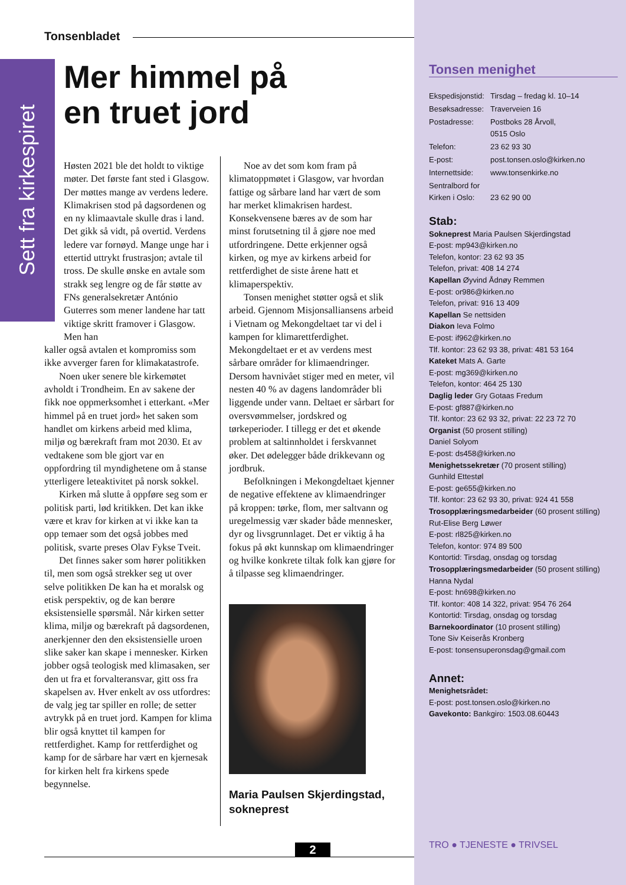Tonsenbladet
Sett fra kirkespiret
Mer himmel på
en truet jord
Høsten 2021 ble det holdt to viktige møter. Det første fant sted i Glasgow. Der møttes mange av verdens ledere. Klimakrisen stod på dagsordenen og en ny klimaavtale skulle dras i land. Det gikk så vidt, på overtid. Verdens ledere var fornøyd. Mange unge har i ettertid uttrykt frustrasjon; avtale til tross. De skulle ønske en avtale som strakk seg lengre og de får støtte av FNs generalsekretær António Guterres som mener landene har tatt viktige skritt framover i Glasgow. Men han
kaller også avtalen et kompromiss som ikke avverger faren for klimakatastrofe.
Noen uker senere ble kirkemøtet avholdt i Trondheim. En av sakene der fikk noe oppmerksomhet i etterkant. «Mer himmel på en truet jord» het saken som handlet om kirkens arbeid med klima, miljø og bærekraft fram mot 2030. Et av vedtakene som ble gjort var en oppfordring til myndighetene om å stanse ytterligere leteaktivitet på norsk sokkel.
Kirken må slutte å oppføre seg som er politisk parti, lød kritikken. Det kan ikke være et krav for kirken at vi ikke kan ta opp temaer som det også jobbes med politisk, svarte preses Olav Fykse Tveit.
Det finnes saker som hører politikken til, men som også strekker seg ut over selve politikken De kan ha et moralsk og etisk perspektiv, og de kan berøre eksistensielle spørsmål. Når kirken setter klima, miljø og bærekraft på dagsordenen, anerkjenner den den eksistensielle uroen slike saker kan skape i mennesker. Kirken jobber også teologisk med klimasaken, ser den ut fra et forvalteransvar, gitt oss fra skapelsen av. Hver enkelt av oss utfordres: de valg jeg tar spiller en rolle; de setter avtrykk på en truet jord. Kampen for klima blir også knyttet til kampen for rettferdighet. Kamp for rettferdighet og kamp for de sårbare har vært en kjernesak for kirken helt fra kirkens spede begynnelse.
Noe av det som kom fram på klimatoppmøtet i Glasgow, var hvordan fattige og sårbare land har vært de som har merket klimakrisen hardest. Konsekvensene bæres av de som har minst forutsetning til å gjøre noe med utfordringene. Dette erkjenner også kirken, og mye av kirkens arbeid for rettferdighet de siste årene hatt et klimaperspektiv.
Tonsen menighet støtter også et slik arbeid. Gjennom Misjonsalliansens arbeid i Vietnam og Mekongdeltaet tar vi del i kampen for klimarettferdighet. Mekongdeltaet er et av verdens mest sårbare områder for klimaendringer. Dersom havnivået stiger med en meter, vil nesten 40 % av dagens landområder bli liggende under vann. Deltaet er sårbart for oversvømmelser, jordskred og tørkeperioder. I tillegg er det et økende problem at saltinnholdet i ferskvannet øker. Det ødelegger både drikkevann og jordbruk.
Befolkningen i Mekongdeltaet kjenner de negative effektene av klimaendringer på kroppen: tørke, flom, mer saltvann og uregelmessig vær skader både mennesker, dyr og livsgrunnlaget. Det er viktig å ha fokus på økt kunnskap om klimaendringer og hvilke konkrete tiltak folk kan gjøre for å tilpasse seg klimaendringer.
Maria Paulsen Skjerdingstad, sokneprest
Tonsen menighet
| Ekspedisjonstid: | Tirsdag – fredag kl. 10–14 |
| Besøksadresse: | Traverveien 16 |
| Postadresse: | Postboks 28 Årvoll, 0515 Oslo |
| Telefon: | 23 62 93 30 |
| E-post: | post.tonsen.oslo@kirken.no |
| Internettside: | www.tonsenkirke.no |
| Sentralbord for Kirken i Oslo: | 23 62 90 00 |
Stab:
Sokneprest Maria Paulsen Skjerdingstad
E-post: mp943@kirken.no
Telefon, kontor: 23 62 93 35
Telefon, privat: 408 14 274
Kapellan Øyvind Ådnøy Remmen
E-post: or986@kirken.no
Telefon, privat: 916 13 409
Kapellan Se nettsiden
Diakon Ieva Folmo
E-post: if962@kirken.no
Tlf. kontor: 23 62 93 38, privat: 481 53 164
Kateket Mats A. Garte
E-post: mg369@kirken.no
Telefon, kontor: 464 25 130
Daglig leder Gry Gotaas Fredum
E-post: gf887@kirken.no
Tlf. kontor: 23 62 93 32, privat: 22 23 72 70
Organist (50 prosent stilling)
Daniel Solyom
E-post: ds458@kirken.no
Menighetssekretær (70 prosent stilling)
Gunhild Ettestøl
E-post: ge655@kirken.no
Tlf. kontor: 23 62 93 30, privat: 924 41 558
Trosopplæringsmedarbeider (60 prosent stilling)
Rut-Elise Berg Løwer
E-post: rl825@kirken.no
Telefon, kontor: 974 89 500
Kontortid: Tirsdag, onsdag og torsdag
Trosopplæringsmedarbeider (50 prosent stilling)
Hanna Nydal
E-post: hn698@kirken.no
Tlf. kontor: 408 14 322, privat: 954 76 264
Kontortid: Tirsdag, onsdag og torsdag
Barnekoordinator (10 prosent stilling)
Tone Siv Keiserås Kronberg
E-post: tonsensuperonsdag@gmail.com
Annet:
Menighetsrådet:
E-post: post.tonsen.oslo@kirken.no
Gavekonto: Bankgiro: 1503.08.60443
TRO ● TJENESTE ● TRIVSEL
2